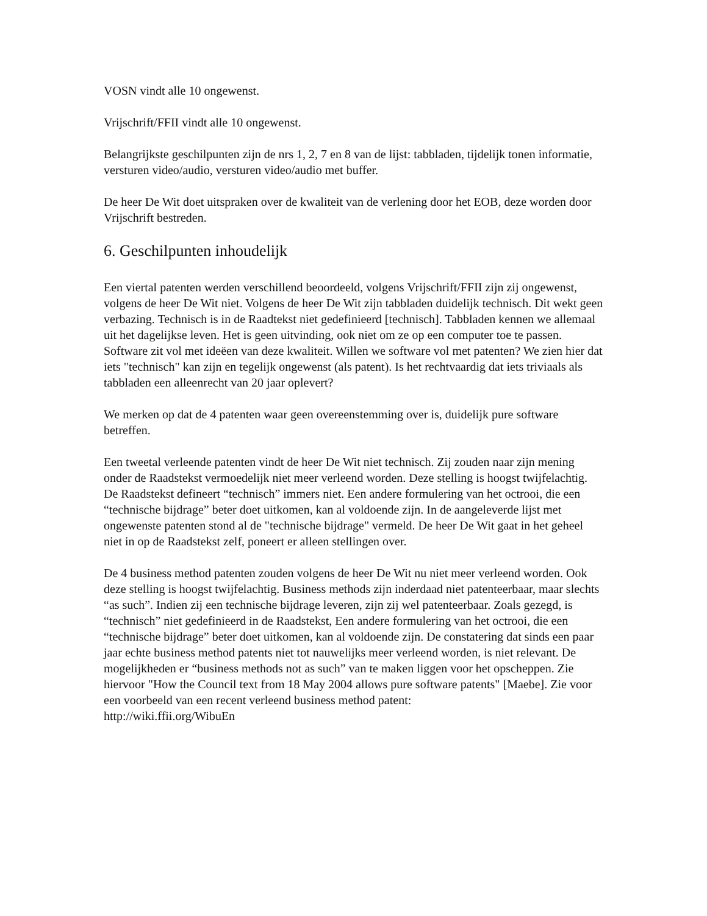VOSN vindt alle 10 ongewenst.
Vrijschrift/FFII vindt alle 10 ongewenst.
Belangrijkste geschilpunten zijn de nrs 1, 2, 7 en 8 van de lijst: tabbladen, tijdelijk tonen informatie, versturen video/audio, versturen video/audio met buffer.
De heer De Wit doet uitspraken over de kwaliteit van de verlening door het EOB, deze worden door Vrijschrift bestreden.
6. Geschilpunten inhoudelijk
Een viertal patenten werden verschillend beoordeeld, volgens Vrijschrift/FFII zijn zij ongewenst, volgens de heer De Wit niet. Volgens de heer De Wit zijn tabbladen duidelijk technisch. Dit wekt geen verbazing. Technisch is in de Raadtekst niet gedefinieerd [technisch]. Tabbladen kennen we allemaal uit het dagelijkse leven. Het is geen uitvinding, ook niet om ze op een computer toe te passen. Software zit vol met ideëen van deze kwaliteit. Willen we software vol met patenten? We zien hier dat iets "technisch" kan zijn en tegelijk ongewenst (als patent). Is het rechtvaardig dat iets triviaals als tabbladen een alleenrecht van 20 jaar oplevert?
We merken op dat de 4 patenten waar geen overeenstemming over is, duidelijk pure software betreffen.
Een tweetal verleende patenten vindt de heer De Wit niet technisch. Zij zouden naar zijn mening onder de Raadstekst vermoedelijk niet meer verleend worden. Deze stelling is hoogst twijfelachtig. De Raadstekst defineert “technisch” immers niet. Een andere formulering van het octrooi, die een “technische bijdrage” beter doet uitkomen, kan al voldoende zijn. In de aangeleverde lijst met ongewenste patenten stond al de "technische bijdrage" vermeld. De heer De Wit gaat in het geheel niet in op de Raadstekst zelf, poneert er alleen stellingen over.
De 4 business method patenten zouden volgens de heer De Wit nu niet meer verleend worden. Ook deze stelling is hoogst twijfelachtig. Business methods zijn inderdaad niet patenteerbaar, maar slechts “as such”. Indien zij een technische bijdrage leveren, zijn zij wel patenteerbaar. Zoals gezegd, is “technisch” niet gedefinieerd in de Raadstekst, Een andere formulering van het octrooi, die een “technische bijdrage” beter doet uitkomen, kan al voldoende zijn. De constatering dat sinds een paar jaar echte business method patents niet tot nauwelijks meer verleend worden, is niet relevant. De mogelijkheden er “business methods not as such” van te maken liggen voor het opscheppen. Zie hiervoor "How the Council text from 18 May 2004 allows pure software patents" [Maebe]. Zie voor een voorbeeld van een recent verleend business method patent:
http://wiki.ffii.org/WibuEn